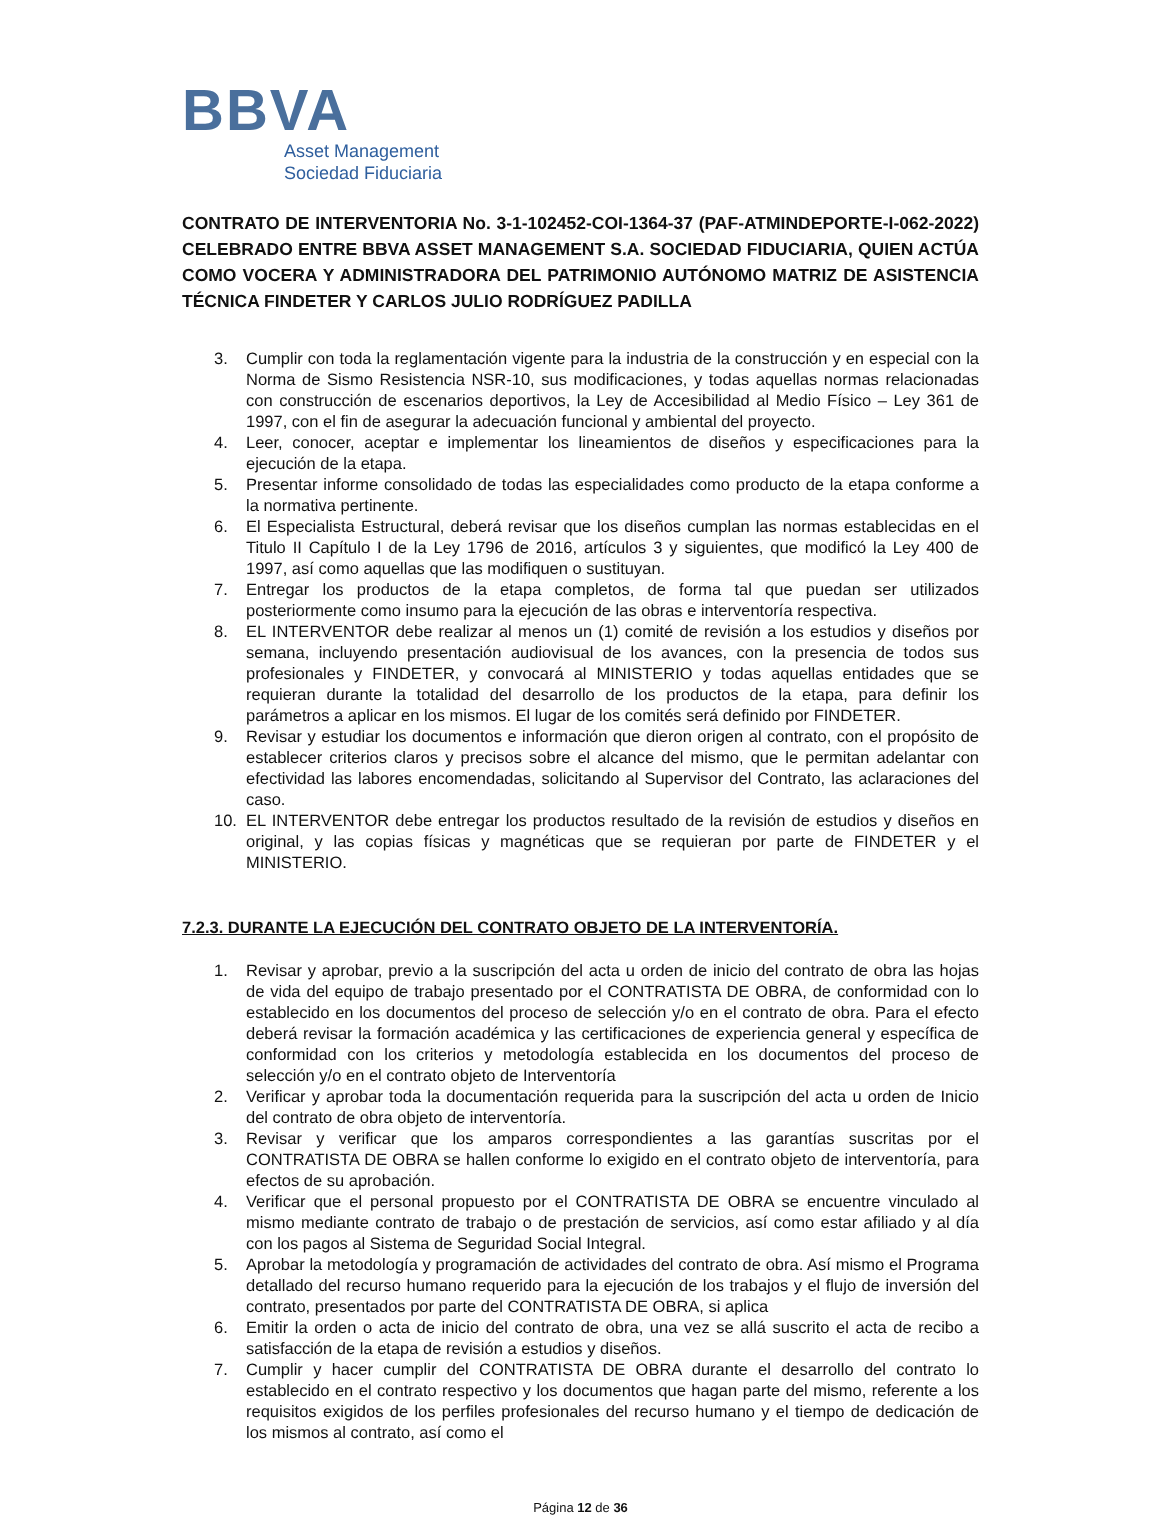BBVA
Asset Management
Sociedad Fiduciaria
CONTRATO DE INTERVENTORIA No. 3-1-102452-COI-1364-37 (PAF-ATMINDEPORTE-I-062-2022) CELEBRADO ENTRE BBVA ASSET MANAGEMENT S.A. SOCIEDAD FIDUCIARIA, QUIEN ACTÚA COMO VOCERA Y ADMINISTRADORA DEL PATRIMONIO AUTÓNOMO MATRIZ DE ASISTENCIA TÉCNICA FINDETER Y CARLOS JULIO RODRÍGUEZ PADILLA
3. Cumplir con toda la reglamentación vigente para la industria de la construcción y en especial con la Norma de Sismo Resistencia NSR-10, sus modificaciones, y todas aquellas normas relacionadas con construcción de escenarios deportivos, la Ley de Accesibilidad al Medio Físico – Ley 361 de 1997, con el fin de asegurar la adecuación funcional y ambiental del proyecto.
4. Leer, conocer, aceptar e implementar los lineamientos de diseños y especificaciones para la ejecución de la etapa.
5. Presentar informe consolidado de todas las especialidades como producto de la etapa conforme a la normativa pertinente.
6. El Especialista Estructural, deberá revisar que los diseños cumplan las normas establecidas en el Titulo II Capítulo I de la Ley 1796 de 2016, artículos 3 y siguientes, que modificó la Ley 400 de 1997, así como aquellas que las modifiquen o sustituyan.
7. Entregar los productos de la etapa completos, de forma tal que puedan ser utilizados posteriormente como insumo para la ejecución de las obras e interventoría respectiva.
8. EL INTERVENTOR debe realizar al menos un (1) comité de revisión a los estudios y diseños por semana, incluyendo presentación audiovisual de los avances, con la presencia de todos sus profesionales y FINDETER, y convocará al MINISTERIO y todas aquellas entidades que se requieran durante la totalidad del desarrollo de los productos de la etapa, para definir los parámetros a aplicar en los mismos. El lugar de los comités será definido por FINDETER.
9. Revisar y estudiar los documentos e información que dieron origen al contrato, con el propósito de establecer criterios claros y precisos sobre el alcance del mismo, que le permitan adelantar con efectividad las labores encomendadas, solicitando al Supervisor del Contrato, las aclaraciones del caso.
10. EL INTERVENTOR debe entregar los productos resultado de la revisión de estudios y diseños en original, y las copias físicas y magnéticas que se requieran por parte de FINDETER y el MINISTERIO.
7.2.3. DURANTE LA EJECUCIÓN DEL CONTRATO OBJETO DE LA INTERVENTORÍA.
1. Revisar y aprobar, previo a la suscripción del acta u orden de inicio del contrato de obra las hojas de vida del equipo de trabajo presentado por el CONTRATISTA DE OBRA, de conformidad con lo establecido en los documentos del proceso de selección y/o en el contrato de obra. Para el efecto deberá revisar la formación académica y las certificaciones de experiencia general y específica de conformidad con los criterios y metodología establecida en los documentos del proceso de selección y/o en el contrato objeto de Interventoría
2. Verificar y aprobar toda la documentación requerida para la suscripción del acta u orden de Inicio del contrato de obra objeto de interventoría.
3. Revisar y verificar que los amparos correspondientes a las garantías suscritas por el CONTRATISTA DE OBRA se hallen conforme lo exigido en el contrato objeto de interventoría, para efectos de su aprobación.
4. Verificar que el personal propuesto por el CONTRATISTA DE OBRA se encuentre vinculado al mismo mediante contrato de trabajo o de prestación de servicios, así como estar afiliado y al día con los pagos al Sistema de Seguridad Social Integral.
5. Aprobar la metodología y programación de actividades del contrato de obra. Así mismo el Programa detallado del recurso humano requerido para la ejecución de los trabajos y el flujo de inversión del contrato, presentados por parte del CONTRATISTA DE OBRA, si aplica
6. Emitir la orden o acta de inicio del contrato de obra, una vez se allá suscrito el acta de recibo a satisfacción de la etapa de revisión a estudios y diseños.
7. Cumplir y hacer cumplir del CONTRATISTA DE OBRA durante el desarrollo del contrato lo establecido en el contrato respectivo y los documentos que hagan parte del mismo, referente a los requisitos exigidos de los perfiles profesionales del recurso humano y el tiempo de dedicación de los mismos al contrato, así como el
Página 12 de 36